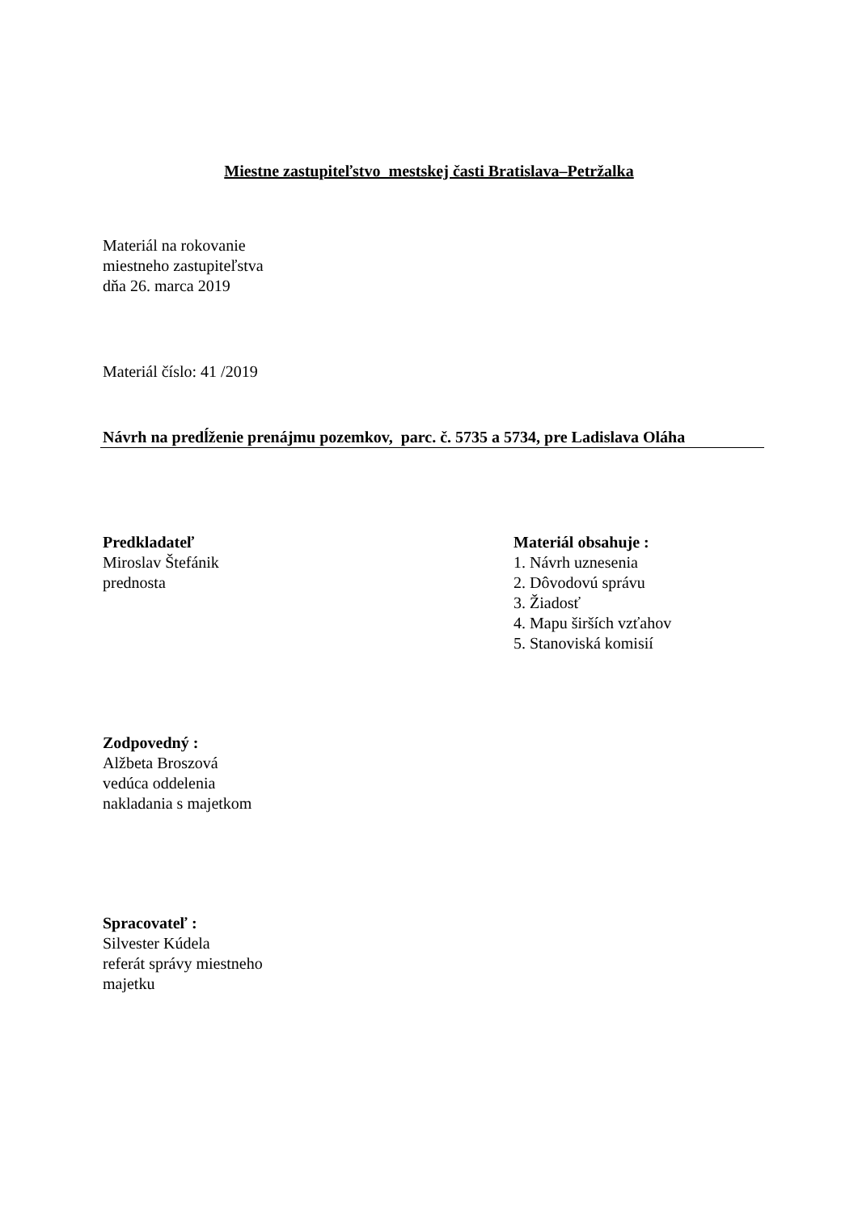Miestne zastupiteľstvo mestskej časti Bratislava–Petržalka
Materiál na rokovanie
miestneho zastupiteľstva
dňa 26. marca 2019
Materiál číslo: 41 /2019
Návrh na predĺženie prenájmu pozemkov, parc. č. 5735 a 5734, pre Ladislava Oláha
Predkladateľ
Miroslav Štefánik
prednosta
Materiál obsahuje :
1. Návrh uznesenia
2. Dôvodovú správu
3. Žiadosť
4. Mapu širších vzťahov
5. Stanoviská komisií
Zodpovedný :
Alžbeta Broszová
vedúca oddelenia
nakladania s majetkom
Spracovateľ :
Silvester Kúdela
referát správy miestneho
majetku